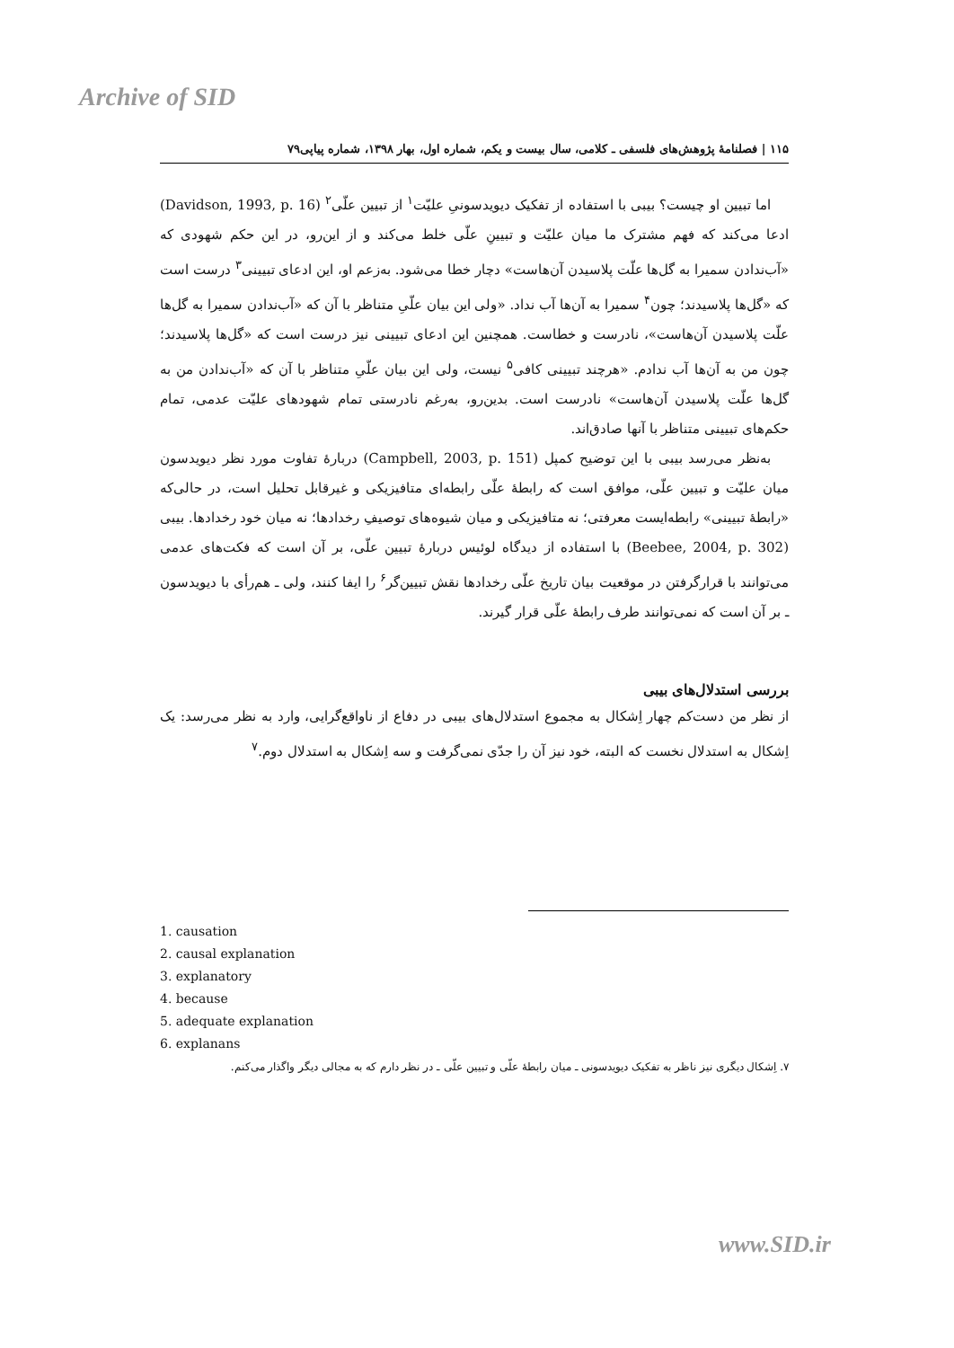Archive of SID
۱۱۵ | فصلنامهٔ پژوهش‌های فلسفی ـ کلامی، سال بیست و یکم، شماره اول، بهار ۱۳۹۸، شماره پیاپی۷۹
اما تبیین او چیست؟ بیبی با استفاده از تفکیک دیویدسونیِ علیّت<sup>۱</sup> از تبیین علّی<sup>۲</sup> (Davidson, 1993, p. 16) ادعا می‌کند که فهم مشترک ما میان علیّت و تبیینِ علّی خلط می‌کند و از این‌رو، در این حکم شهودی که «آب‌ندادن سمیرا به گل‌ها علّت پلاسیدن آن‌هاست» دچار خطا می‌شود. به‌زعم او، این ادعای تبیینی<sup>۳</sup> درست است که «گل‌ها پلاسیدند؛ چون<sup>۴</sup> سمیرا به آن‌ها آب نداد. «ولی این بیان علّیِ متناظر با آن که «آب‌ندادن سمیرا به گل‌ها علّت پلاسیدن آن‌هاست»، نادرست و خطاست. همچنین این ادعای تبیینی نیز درست است که «گل‌ها پلاسیدند؛ چون من به آن‌ها آب ندادم. «هرچند تبیینی کافی<sup>۵</sup> نیست، ولی این بیان علّیِ متناظر با آن که «آب‌ندادن من به گل‌ها علّت پلاسیدن آن‌هاست» نادرست است. بدین‌رو، به‌رغم نادرستی تمام شهودهای علیّت عدمی، تمام حکم‌های تبیینی متناظر با آنها صادق‌اند.
به‌نظر می‌رسد بیبی با این توضیح کمپل (Campbell, 2003, p. 151) دربارهٔ تفاوت مورد نظر دیویدسون میان علیّت و تبیین علّی، موافق است که رابطهٔ علّی رابطه‌ای متافیزیکی و غیرقابل تحلیل است، در حالی‌که «رابطهٔ تبیینی» رابطه‌ایست معرفتی؛ نه متافیزیکی و میان شیوه‌های توصیفِ رخدادها؛ نه میان خود رخدادها. بیبی (Beebee, 2004, p. 302) با استفاده از دیدگاه لوئیس دربارهٔ تبیین علّی، بر آن است که فکت‌های عدمی می‌توانند با قرارگرفتن در موقعیت بیان تاریخ علّی رخدادها نقش تبیین‌گر<sup>۶</sup> را ایفا کنند، ولی ـ هم‌رأی با دیویدسون ـ بر آن است که نمی‌توانند طرف رابطهٔ علّی قرار گیرند.
بررسی استدلال‌های بیبی
از نظر من دست‌کم چهار اِشکال به مجموع استدلال‌های بیبی در دفاع از ناواقع‌گرایی، وارد به نظر می‌رسد: یک اِشکال به استدلال نخست که البته، خود نیز آن را جدّی نمی‌گرفت و سه اِشکال به استدلال دوم.<sup>۷</sup>
1. causation
2. causal explanation
3. explanatory
4. because
5. adequate explanation
6. explanans
۷. اِشکال دیگری نیز ناظر به تفکیک دیویدسونی ـ میان رابطهٔ علّی و تبیین علّی ـ در نظر دارم که به مجالی دیگر واگذار می‌کنم.
www.SID.ir